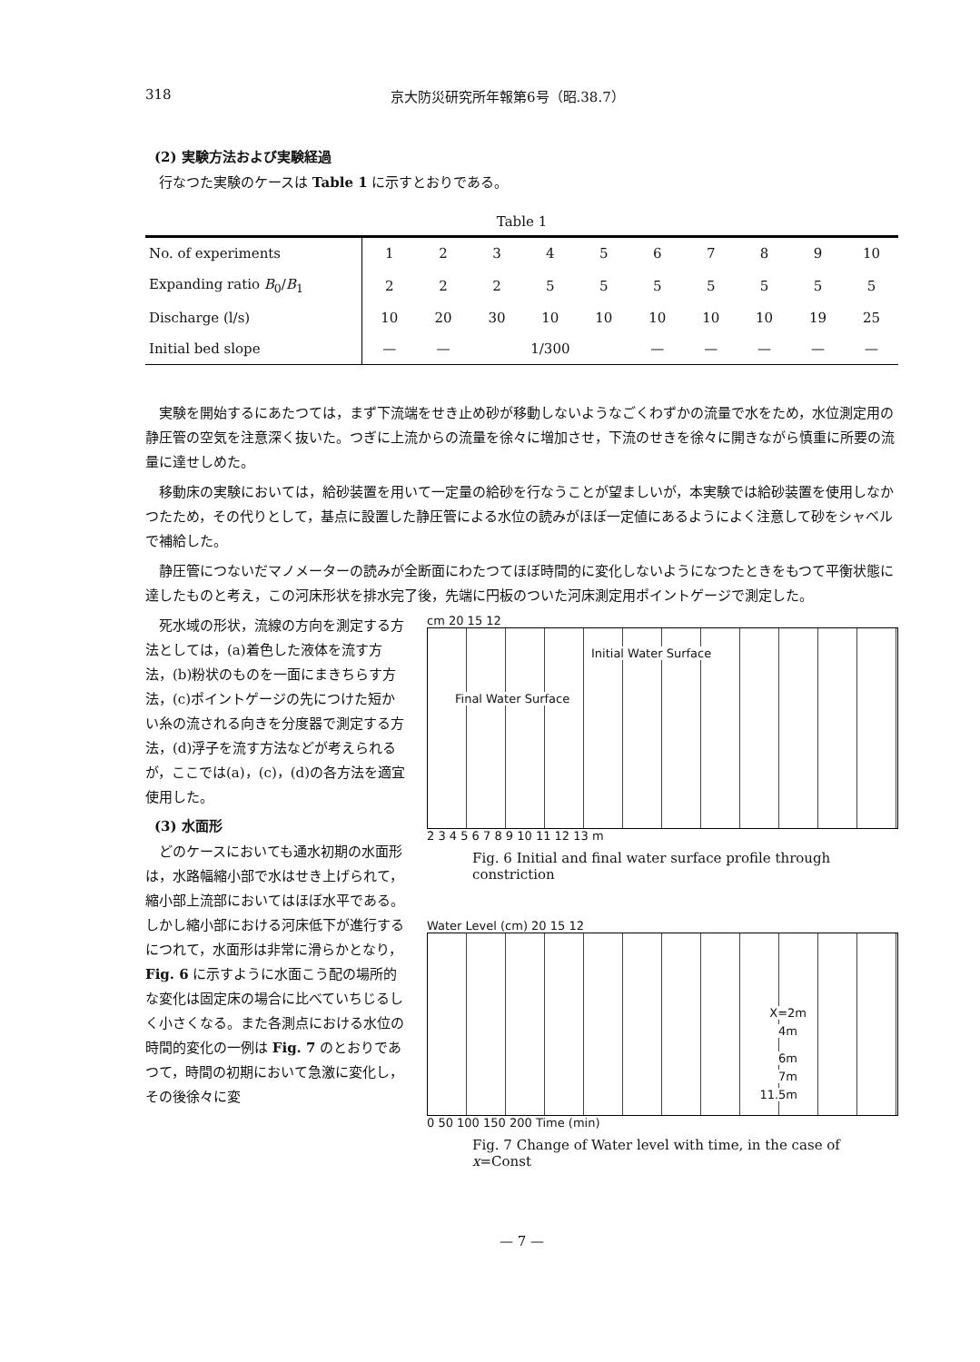318 京大防災研究所年報第6号（昭.38.7）
(2) 実験方法および実験経過
行なつた実験のケースは Table 1 に示すとおりである。
Table 1
| No. of experiments | 1 | 2 | 3 | 4 | 5 | 6 | 7 | 8 | 9 | 10 |
| --- | --- | --- | --- | --- | --- | --- | --- | --- | --- | --- |
| Expanding ratio B<sub>0</sub>/ B<sub>1</sub> | 2 | 2 | 2 | 5 | 5 | 5 | 5 | 5 | 5 | 5 |
| Discharge (l/s) | 10 | 20 | 30 | 10 | 10 | 10 | 10 | 10 | 19 | 25 |
| Initial bed slope | — | — | 1/300 | | | — | — | — | — | — |
実験を開始するにあたつては，まず下流端をせき止め砂が移動しないようなごくわずかの流量で水をため，水位測定用の静圧管の空気を注意深く抜いた。つぎに上流からの流量を徐々に増加させ，下流のせきを徐々に開きながら慎重に所要の流量に達せしめた。
移動床の実験においては，給砂装置を用いて一定量の給砂を行なうことが望ましいが，本実験では給砂装置を使用しなかつたため，その代りとして，基点に設置した静圧管による水位の読みがほぼ一定値にあるようによく注意して砂をシャベルで補給した。
静圧管につないだマノメーターの読みが全断面にわたつてほぼ時間的に変化しないようになつたときをもつて平衡状態に達したものと考え，この河床形状を排水完了後，先端に円板のついた河床測定用ポイントゲージで測定した。
死水域の形状，流線の方向を測定する方法としては，(a)着色した液体を流す方法，(b)粉状のものを一面にまきちらす方法，(c)ポイントゲージの先につけた短かい糸の流される向きを分度器で測定する方法，(d)浮子を流す方法などが考えられるが，ここでは(a)，(c)，(d)の各方法を適宜使用した。
(3) 水面形
どのケースにおいても通水初期の水面形は，水路幅縮小部で水はせき上げられて，縮小部上流部においてはほぼ水平である。しかし縮小部における河床低下が進行するにつれて，水面形は非常に滑らかとなり，Fig. 6 に示すように水面こう配の場所的な変化は固定床の場合に比べていちじるしく小さくなる。また各測点における水位の時間的変化の一例は Fig. 7 のとおりであつて，時間の初期において急激に変化し，その後徐々に変
cm 20 15 12
Initial Water Surface
Final Water Surface
2 3 4 5 6 7 8 9 10 11 12 13 m
Fig. 6 Initial and final water surface profile through constriction
Water Level (cm) 20 15 12
X=2m
4m
6m
7m
11.5m
0 50 100 150 200 Time (min)
Fig. 7 Change of Water level with time, in the case of x=Const
— 7 —